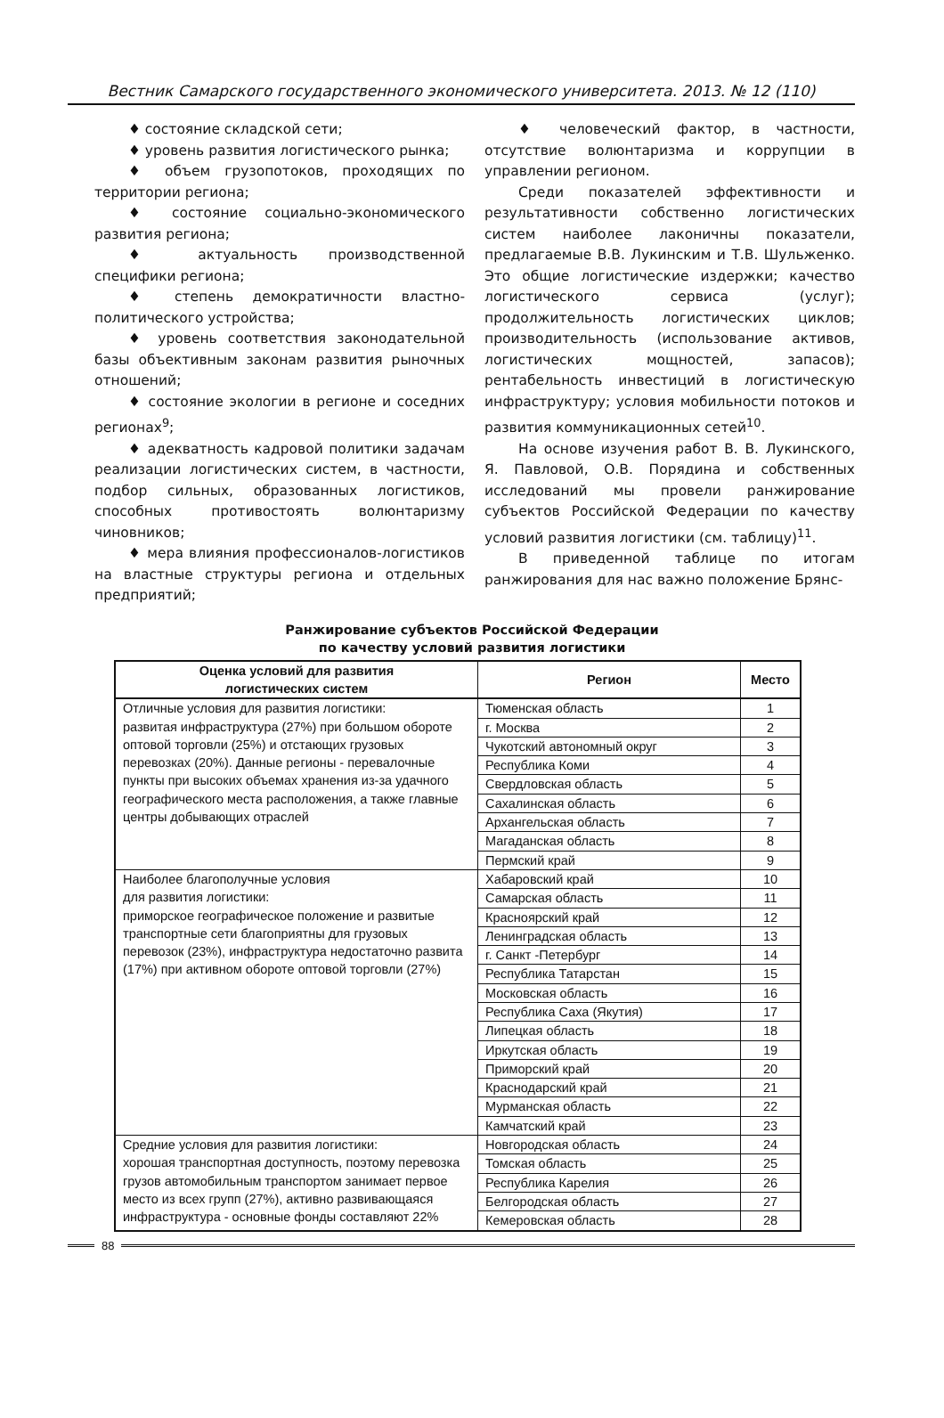Вестник Самарского государственного экономического университета. 2013. № 12 (110)
♦ состояние складской сети;
♦ уровень развития логистического рынка;
♦ объем грузопотоков, проходящих по территории региона;
♦ состояние социально-экономического развития региона;
♦ актуальность производственной специфики региона;
♦ степень демократичности властно-политического устройства;
♦ уровень соответствия законодательной базы объективным законам развития рыночных отношений;
♦ состояние экологии в регионе и соседних регионах<sup>9</sup>;
♦ адекватность кадровой политики задачам реализации логистических систем, в частности, подбор сильных, образованных логистиков, способных противостоять волюнтаризму чиновников;
♦ мера влияния профессионалов-логистиков на властные структуры региона и отдельных предприятий;
♦ человеческий фактор, в частности, отсутствие волюнтаризма и коррупции в управлении регионом.
Среди показателей эффективности и результативности собственно логистических систем наиболее лаконичны показатели, предлагаемые В.В. Лукинским и Т.В. Шульженко. Это общие логистические издержки; качество логистического сервиса (услуг); продолжительность логистических циклов; производительность (использование активов, логистических мощностей, запасов); рентабельность инвестиций в логистическую инфраструктуру; условия мобильности потоков и развития коммуникационных сетей<sup>10</sup>.
На основе изучения работ В. В. Лукинского, Я. Павловой, О.В. Порядина и собственных исследований мы провели ранжирование субъектов Российской Федерации по качеству условий развития логистики (см. таблицу)<sup>11</sup>.
В приведенной таблице по итогам ранжирования для нас важно положение Брянс-
Ранжирование субъектов Российской Федерации
по качеству условий развития логистики
| Оценка условий для развития логистических систем | Регион | Место |
| --- | --- | --- |
| Отличные условия для развития логистики: развитая инфраструктура (27%) при большом обороте оптовой торговли (25%) и отстающих грузовых перевозках (20%). Данные регионы - перевалочные пункты при высоких объемах хранения из-за удачного географического места расположения, а также главные центры добывающих отраслей | Тюменская область | 1 |
| | г. Москва | 2 |
| | Чукотский автономный округ | 3 |
| | Республика Коми | 4 |
| | Свердловская область | 5 |
| | Сахалинская область | 6 |
| | Архангельская область | 7 |
| | Магаданская область | 8 |
| | Пермский край | 9 |
| Наиболее благополучные условия для развития логистики: приморское географическое положение и развитые транспортные сети благоприятны для грузовых перевозок (23%), инфраструктура недостаточно развита (17%) при активном обороте оптовой торговли (27%) | Хабаровский край | 10 |
| | Самарская область | 11 |
| | Красноярский край | 12 |
| | Ленинградская область | 13 |
| | г. Санкт -Петербург | 14 |
| | Республика Татарстан | 15 |
| | Московская область | 16 |
| | Республика Саха (Якутия) | 17 |
| | Липецкая область | 18 |
| | Иркутская область | 19 |
| | Приморский край | 20 |
| | Краснодарский край | 21 |
| | Мурманская область | 22 |
| | Камчатский край | 23 |
| Средние условия для развития логистики: хорошая транспортная доступность, поэтому перевозка грузов автомобильным транспортом занимает первое место из всех групп (27%), активно развивающаяся инфраструктура - основные фонды составляют 22% | Новгородская область | 24 |
| | Томская область | 25 |
| | Республика Карелия | 26 |
| | Белгородская область | 27 |
| | Кемеровская область | 28 |
88